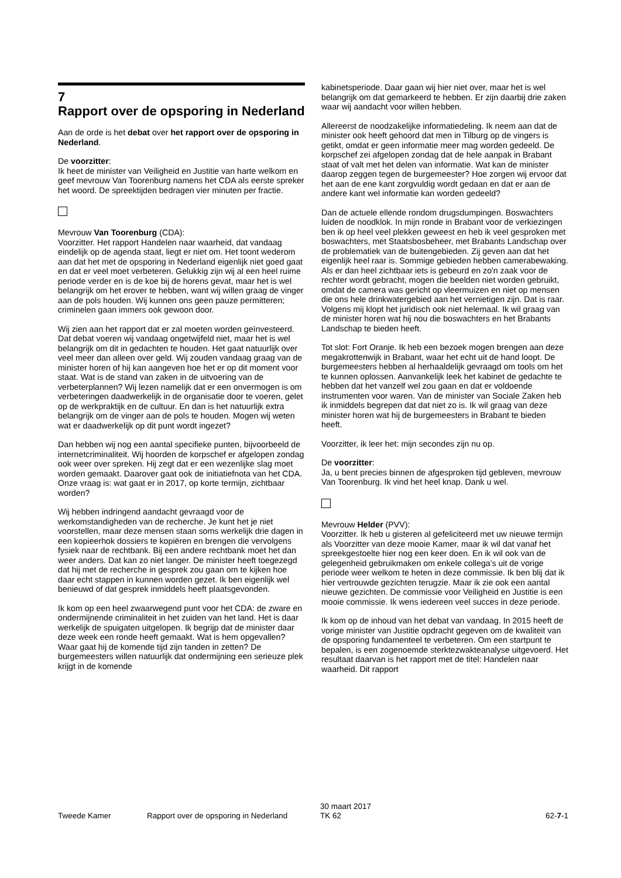7
Rapport over de opsporing in Nederland
Aan de orde is het debat over het rapport over de opsporing in Nederland.
De voorzitter:
Ik heet de minister van Veiligheid en Justitie van harte welkom en geef mevrouw Van Toorenburg namens het CDA als eerste spreker het woord. De spreektijden bedragen vier minuten per fractie.
Mevrouw Van Toorenburg (CDA):
Voorzitter. Het rapport Handelen naar waarheid, dat vandaag eindelijk op de agenda staat, liegt er niet om. Het toont wederom aan dat het met de opsporing in Nederland eigenlijk niet goed gaat en dat er veel moet verbeteren. Gelukkig zijn wij al een heel ruime periode verder en is de koe bij de horens gevat, maar het is wel belangrijk om het erover te hebben, want wij willen graag de vinger aan de pols houden. Wij kunnen ons geen pauze permitteren; criminelen gaan immers ook gewoon door.
Wij zien aan het rapport dat er zal moeten worden geïnvesteerd. Dat debat voeren wij vandaag ongetwijfeld niet, maar het is wel belangrijk om dit in gedachten te houden. Het gaat natuurlijk over veel meer dan alleen over geld. Wij zouden vandaag graag van de minister horen of hij kan aangeven hoe het er op dit moment voor staat. Wat is de stand van zaken in de uitvoering van de verbeterplannen? Wij lezen namelijk dat er een onvermogen is om verbeteringen daadwerkelijk in de organisatie door te voeren, gelet op de werkpraktijk en de cultuur. En dan is het natuurlijk extra belangrijk om de vinger aan de pols te houden. Mogen wij weten wat er daadwerkelijk op dit punt wordt ingezet?
Dan hebben wij nog een aantal specifieke punten, bijvoorbeeld de internetcriminaliteit. Wij hoorden de korpschef er afgelopen zondag ook weer over spreken. Hij zegt dat er een wezenlijke slag moet worden gemaakt. Daarover gaat ook de initiatiefnota van het CDA. Onze vraag is: wat gaat er in 2017, op korte termijn, zichtbaar worden?
Wij hebben indringend aandacht gevraagd voor de werkomstandigheden van de recherche. Je kunt het je niet voorstellen, maar deze mensen staan soms werkelijk drie dagen in een kopieerhok dossiers te kopiëren en brengen die vervolgens fysiek naar de rechtbank. Bij een andere rechtbank moet het dan weer anders. Dat kan zo niet langer. De minister heeft toegezegd dat hij met de recherche in gesprek zou gaan om te kijken hoe daar echt stappen in kunnen worden gezet. Ik ben eigenlijk wel benieuwd of dat gesprek inmiddels heeft plaatsgevonden.
Ik kom op een heel zwaarwegend punt voor het CDA: de zware en ondermijnende criminaliteit in het zuiden van het land. Het is daar werkelijk de spuigaten uitgelopen. Ik begrijp dat de minister daar deze week een ronde heeft gemaakt. Wat is hem opgevallen? Waar gaat hij de komende tijd zijn tanden in zetten? De burgemeesters willen natuurlijk dat ondermijning een serieuze plek krijgt in de komende
kabinetsperiode. Daar gaan wij hier niet over, maar het is wel belangrijk om dat gemarkeerd te hebben. Er zijn daarbij drie zaken waar wij aandacht voor willen hebben.
Allereerst de noodzakelijke informatiedeling. Ik neem aan dat de minister ook heeft gehoord dat men in Tilburg op de vingers is getikt, omdat er geen informatie meer mag worden gedeeld. De korpschef zei afgelopen zondag dat de hele aanpak in Brabant staat of valt met het delen van informatie. Wat kan de minister daarop zeggen tegen de burgemeester? Hoe zorgen wij ervoor dat het aan de ene kant zorgvuldig wordt gedaan en dat er aan de andere kant wel informatie kan worden gedeeld?
Dan de actuele ellende rondom drugsdumpingen. Boswachters luiden de noodklok. In mijn ronde in Brabant voor de verkiezingen ben ik op heel veel plekken geweest en heb ik veel gesproken met boswachters, met Staatsbosbeheer, met Brabants Landschap over de problematiek van de buitengebieden. Zij geven aan dat het eigenlijk heel raar is. Sommige gebieden hebben camerabewaking. Als er dan heel zichtbaar iets is gebeurd en zo'n zaak voor de rechter wordt gebracht, mogen die beelden niet worden gebruikt, omdat de camera was gericht op vleermuizen en niet op mensen die ons hele drinkwatergebied aan het vernietigen zijn. Dat is raar. Volgens mij klopt het juridisch ook niet helemaal. Ik wil graag van de minister horen wat hij nou die boswachters en het Brabants Landschap te bieden heeft.
Tot slot: Fort Oranje. Ik heb een bezoek mogen brengen aan deze megakrottenwijk in Brabant, waar het echt uit de hand loopt. De burgemeesters hebben al herhaaldelijk gevraagd om tools om het te kunnen oplossen. Aanvankelijk leek het kabinet de gedachte te hebben dat het vanzelf wel zou gaan en dat er voldoende instrumenten voor waren. Van de minister van Sociale Zaken heb ik inmiddels begrepen dat dat niet zo is. Ik wil graag van deze minister horen wat hij de burgemeesters in Brabant te bieden heeft.
Voorzitter, ik leer het: mijn secondes zijn nu op.
De voorzitter:
Ja, u bent precies binnen de afgesproken tijd gebleven, mevrouw Van Toorenburg. Ik vind het heel knap. Dank u wel.
Mevrouw Helder (PVV):
Voorzitter. Ik heb u gisteren al gefeliciteerd met uw nieuwe termijn als Voorzitter van deze mooie Kamer, maar ik wil dat vanaf het spreekgestoelte hier nog een keer doen. En ik wil ook van de gelegenheid gebruikmaken om enkele collega's uit de vorige periode weer welkom te heten in deze commissie. Ik ben blij dat ik hier vertrouwde gezichten terugzie. Maar ik zie ook een aantal nieuwe gezichten. De commissie voor Veiligheid en Justitie is een mooie commissie. Ik wens iedereen veel succes in deze periode.
Ik kom op de inhoud van het debat van vandaag. In 2015 heeft de vorige minister van Justitie opdracht gegeven om de kwaliteit van de opsporing fundamenteel te verbeteren. Om een startpunt te bepalen, is een zogenoemde sterktezwakteanalyse uitgevoerd. Het resultaat daarvan is het rapport met de titel: Handelen naar waarheid. Dit rapport
Tweede Kamer Rapport over de opsporing in Nederland
30 maart 2017
TK 62
62-7-1